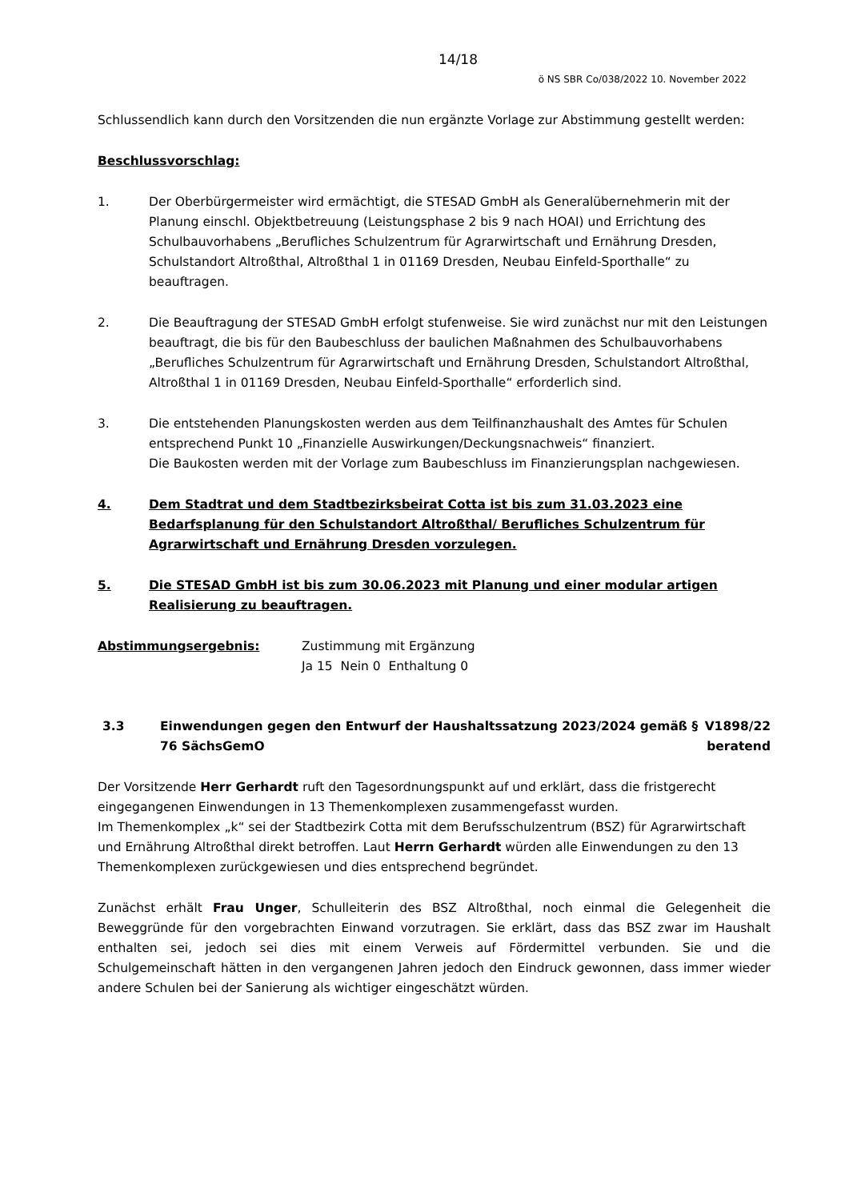14/18
ö NS SBR Co/038/2022 10. November 2022
Schlussendlich kann durch den Vorsitzenden die nun ergänzte Vorlage zur Abstimmung gestellt werden:
Beschlussvorschlag:
1. Der Oberbürgermeister wird ermächtigt, die STESAD GmbH als Generalübernehmerin mit der Planung einschl. Objektbetreuung (Leistungsphase 2 bis 9 nach HOAI) und Errichtung des Schulbauvorhabens „Berufliches Schulzentrum für Agrarwirtschaft und Ernährung Dresden, Schulstandort Altroßthal, Altroßthal 1 in 01169 Dresden, Neubau Einfeld-Sporthalle“ zu beauftragen.
2. Die Beauftragung der STESAD GmbH erfolgt stufenweise. Sie wird zunächst nur mit den Leistungen beauftragt, die bis für den Baubeschluss der baulichen Maßnahmen des Schulbauvorhabens „Berufliches Schulzentrum für Agrarwirtschaft und Ernährung Dresden, Schulstandort Altroßthal, Altroßthal 1 in 01169 Dresden, Neubau Einfeld-Sporthalle“ erforderlich sind.
3. Die entstehenden Planungskosten werden aus dem Teilfinanzhaushalt des Amtes für Schulen entsprechend Punkt 10 „Finanzielle Auswirkungen/Deckungsnachweis“ finanziert.
Die Baukosten werden mit der Vorlage zum Baubeschluss im Finanzierungsplan nachgewiesen.
4. Dem Stadtrat und dem Stadtbezirksbeirat Cotta ist bis zum 31.03.2023 eine Bedarfsplanung für den Schulstandort Altroßthal/ Berufliches Schulzentrum für Agrarwirtschaft und Ernährung Dresden vorzulegen.
5. Die STESAD GmbH ist bis zum 30.06.2023 mit Planung und einer modular artigen Realisierung zu beauftragen.
Abstimmungsergebnis: Zustimmung mit Ergänzung
Ja 15 Nein 0 Enthaltung 0
3.3 Einwendungen gegen den Entwurf der Haushaltssatzung 2023/2024 gemäß § 76 SächsGemO
V1898/22
beratend
Der Vorsitzende Herr Gerhardt ruft den Tagesordnungspunkt auf und erklärt, dass die fristgerecht eingegangenen Einwendungen in 13 Themenkomplexen zusammengefasst wurden.
Im Themenkomplex „k“ sei der Stadtbezirk Cotta mit dem Berufsschulzentrum (BSZ) für Agrarwirtschaft und Ernährung Altroßthal direkt betroffen. Laut Herrn Gerhardt würden alle Einwendungen zu den 13 Themenkomplexen zurückgewiesen und dies entsprechend begründet.
Zunächst erhält Frau Unger, Schulleiterin des BSZ Altroßthal, noch einmal die Gelegenheit die Beweggründe für den vorgebrachten Einwand vorzutragen. Sie erklärt, dass das BSZ zwar im Haushalt enthalten sei, jedoch sei dies mit einem Verweis auf Fördermittel verbunden. Sie und die Schulgemeinschaft hätten in den vergangenen Jahren jedoch den Eindruck gewonnen, dass immer wieder andere Schulen bei der Sanierung als wichtiger eingeschätzt würden.